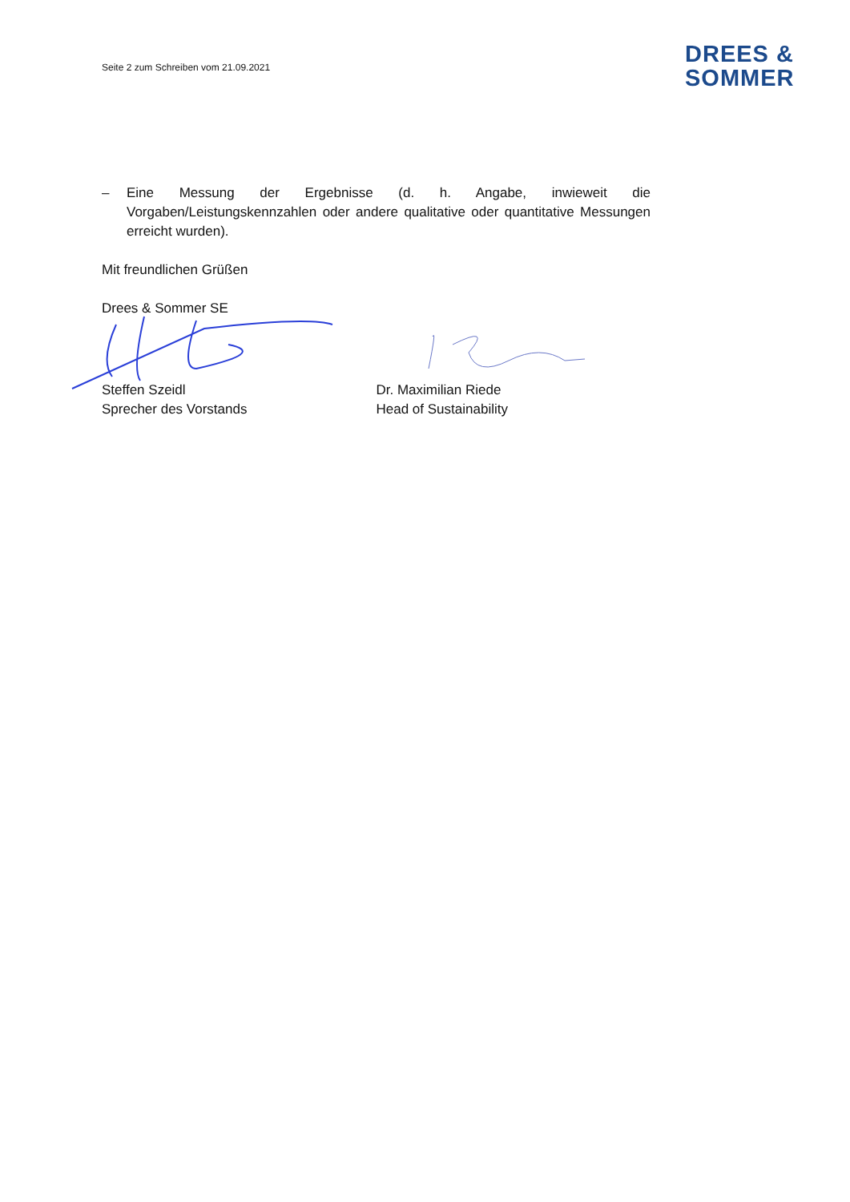Seite 2 zum Schreiben vom 21.09.2021
DREES &
SOMMER
– Eine Messung der Ergebnisse (d. h. Angabe, inwieweit die Vorgaben/Leistungskennzahlen oder andere qualitative oder quantitative Messungen erreicht wurden).
Mit freundlichen Grüßen
Drees & Sommer SE
Steffen Szeidl
Sprecher des Vorstands
Dr. Maximilian Riede
Head of Sustainability